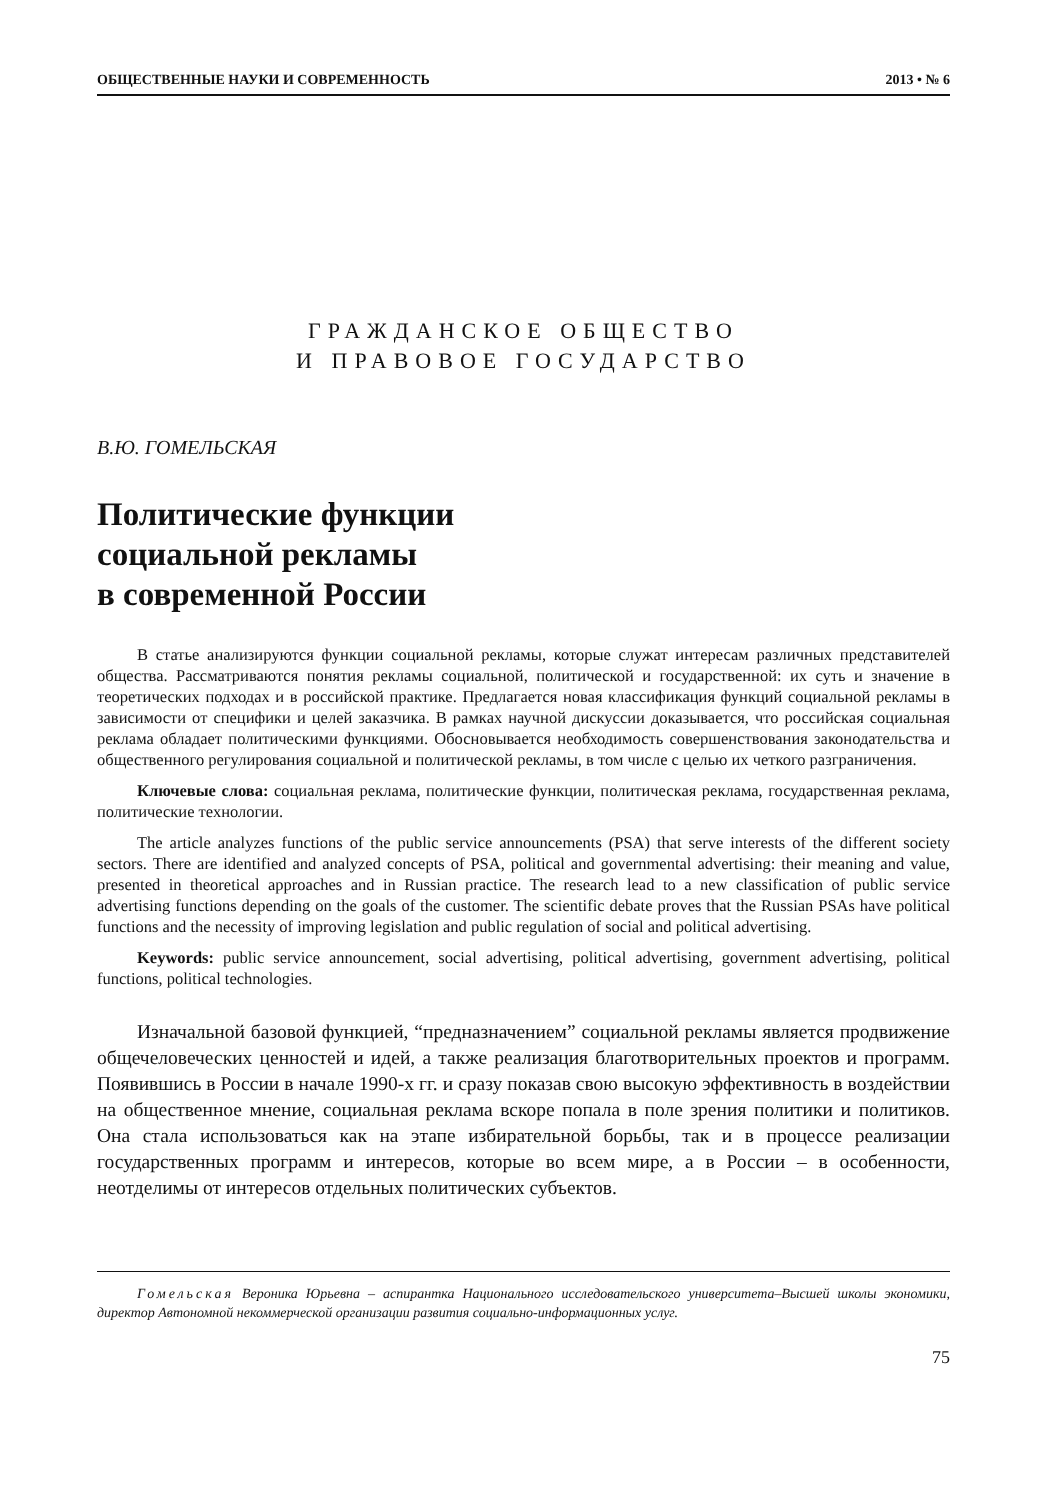ОБЩЕСТВЕННЫЕ НАУКИ И СОВРЕМЕННОСТЬ 2013 • № 6
ГРАЖДАНСКОЕ ОБЩЕСТВО
И ПРАВОВОЕ ГОСУДАРСТВО
В.Ю. ГОМЕЛЬСКАЯ
Политические функции
социальной рекламы
в современной России
В статье анализируются функции социальной рекламы, которые служат интересам различных представителей общества. Рассматриваются понятия рекламы социальной, политической и государственной: их суть и значение в теоретических подходах и в российской практике. Предлагается новая классификация функций социальной рекламы в зависимости от специфики и целей заказчика. В рамках научной дискуссии доказывается, что российская социальная реклама обладает политическими функциями. Обосновывается необходимость совершенствования законодательства и общественного регулирования социальной и политической рекламы, в том числе с целью их четкого разграничения.
Ключевые слова: социальная реклама, политические функции, политическая реклама, государственная реклама, политические технологии.
The article analyzes functions of the public service announcements (PSA) that serve interests of the different society sectors. There are identified and analyzed concepts of PSA, political and governmental advertising: their meaning and value, presented in theoretical approaches and in Russian practice. The research lead to a new classification of public service advertising functions depending on the goals of the customer. The scientific debate proves that the Russian PSAs have political functions and the necessity of improving legislation and public regulation of social and political advertising.
Keywords: public service announcement, social advertising, political advertising, government advertising, political functions, political technologies.
Изначальной базовой функцией, “предназначением” социальной рекламы является продвижение общечеловеческих ценностей и идей, а также реализация благотворительных проектов и программ. Появившись в России в начале 1990-х гг. и сразу показав свою высокую эффективность в воздействии на общественное мнение, социальная реклама вскоре попала в поле зрения политики и политиков. Она стала использоваться как на этапе избирательной борьбы, так и в процессе реализации государственных программ и интересов, которые во всем мире, а в России – в особенности, неотделимы от интересов отдельных политических субъектов.
Гомельская Вероника Юрьевна – аспирантка Национального исследовательского университета–Высшей школы экономики, директор Автономной некоммерческой организации развития социально-информационных услуг.
75